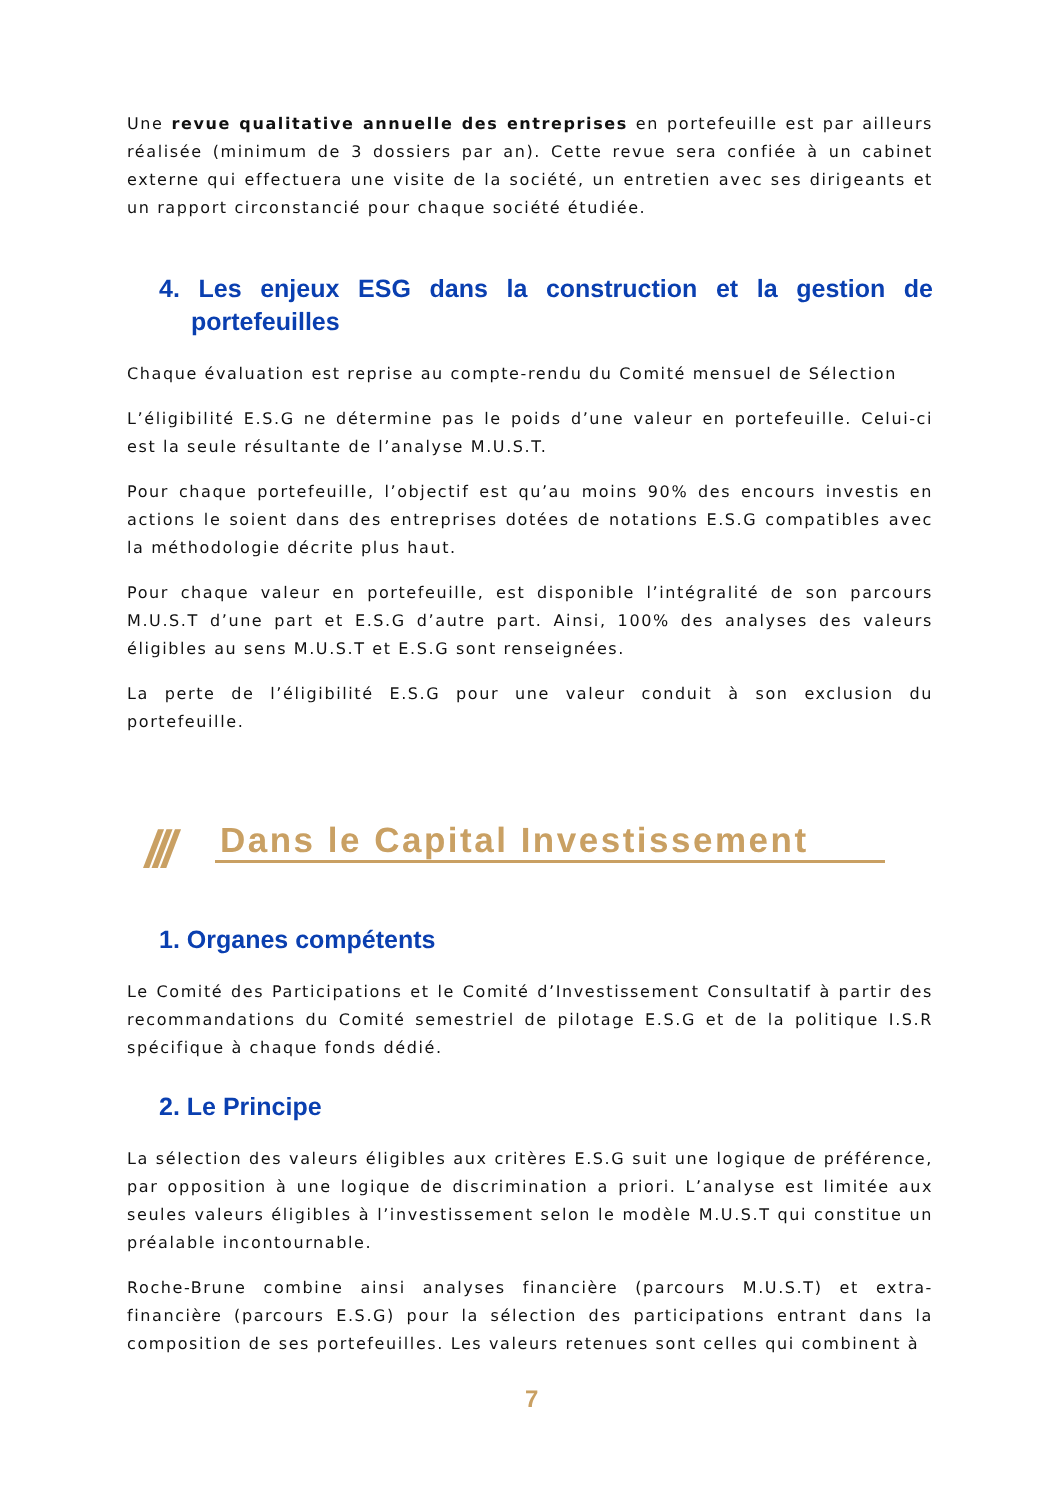Une revue qualitative annuelle des entreprises en portefeuille est par ailleurs réalisée (minimum de 3 dossiers par an). Cette revue sera confiée à un cabinet externe qui effectuera une visite de la société, un entretien avec ses dirigeants et un rapport circonstancié pour chaque société étudiée.
4. Les enjeux ESG dans la construction et la gestion de portefeuilles
Chaque évaluation est reprise au compte-rendu du Comité mensuel de Sélection
L’éligibilité E.S.G ne détermine pas le poids d’une valeur en portefeuille. Celui-ci est la seule résultante de l’analyse M.U.S.T.
Pour chaque portefeuille, l’objectif est qu’au moins 90% des encours investis en actions le soient dans des entreprises dotées de notations E.S.G compatibles avec la méthodologie décrite plus haut.
Pour chaque valeur en portefeuille, est disponible l’intégralité de son parcours M.U.S.T d’une part et E.S.G d’autre part. Ainsi, 100% des analyses des valeurs éligibles au sens M.U.S.T et E.S.G sont renseignées.
La perte de l’éligibilité E.S.G pour une valeur conduit à son exclusion du portefeuille.
/// Dans le Capital Investissement
1. Organes compétents
Le Comité des Participations et le Comité d’Investissement Consultatif à partir des recommandations du Comité semestriel de pilotage E.S.G et de la politique I.S.R spécifique à chaque fonds dédié.
2. Le Principe
La sélection des valeurs éligibles aux critères E.S.G suit une logique de préférence, par opposition à une logique de discrimination a priori. L’analyse est limitée aux seules valeurs éligibles à l’investissement selon le modèle M.U.S.T qui constitue un préalable incontournable.
Roche-Brune combine ainsi analyses financière (parcours M.U.S.T) et extra-financière (parcours E.S.G) pour la sélection des participations entrant dans la composition de ses portefeuilles. Les valeurs retenues sont celles qui combinent à
7